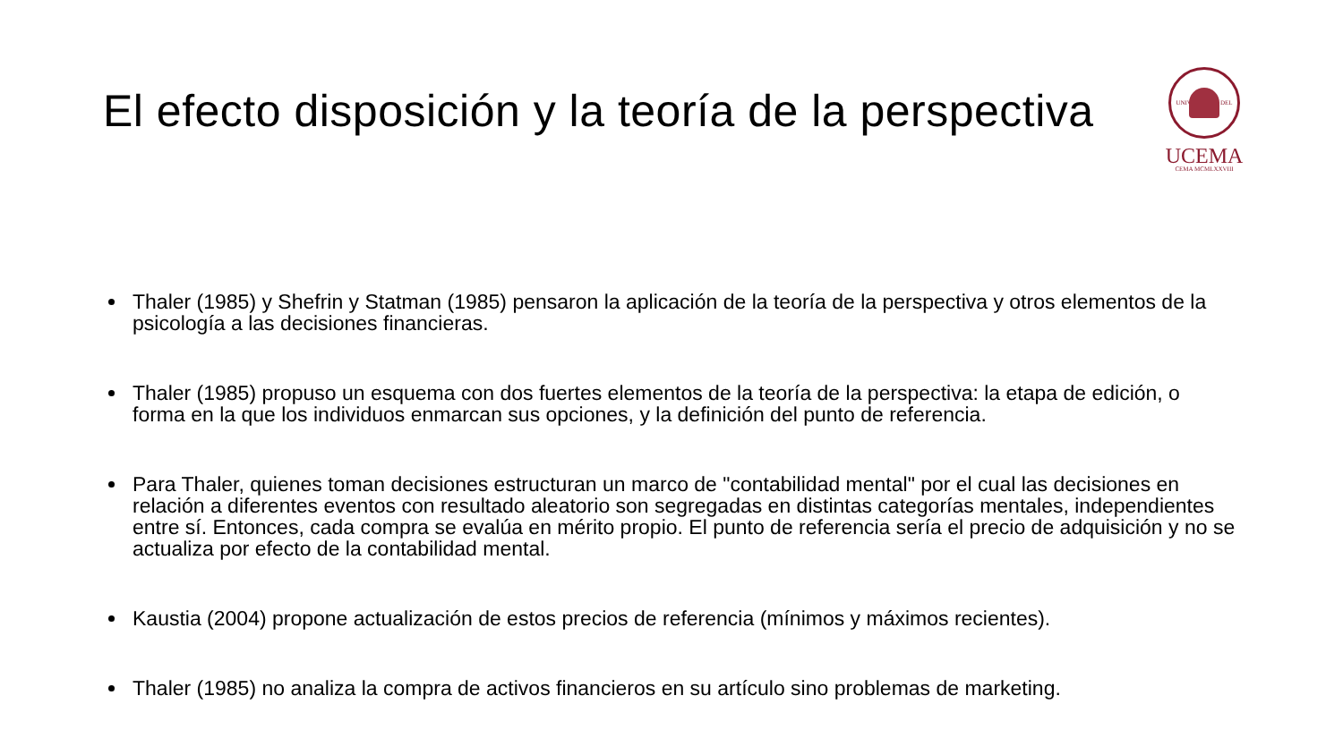El efecto disposición y la teoría de la perspectiva
UNIVERSIDAD DEL CEMA MCMLXXVIII
UCEMA
Thaler (1985) y Shefrin y Statman (1985) pensaron la aplicación de la teoría de la perspectiva y otros elementos de la psicología a las decisiones financieras.
Thaler (1985) propuso un esquema con dos fuertes elementos de la teoría de la perspectiva: la etapa de edición, o forma en la que los individuos enmarcan sus opciones, y la definición del punto de referencia.
Para Thaler, quienes toman decisiones estructuran un marco de "contabilidad mental" por el cual las decisiones en relación a diferentes eventos con resultado aleatorio son segregadas en distintas categorías mentales, independientes entre sí. Entonces, cada compra se evalúa en mérito propio. El punto de referencia sería el precio de adquisición y no se actualiza por efecto de la contabilidad mental.
Kaustia (2004) propone actualización de estos precios de referencia (mínimos y máximos recientes).
Thaler (1985) no analiza la compra de activos financieros en su artículo sino problemas de marketing.